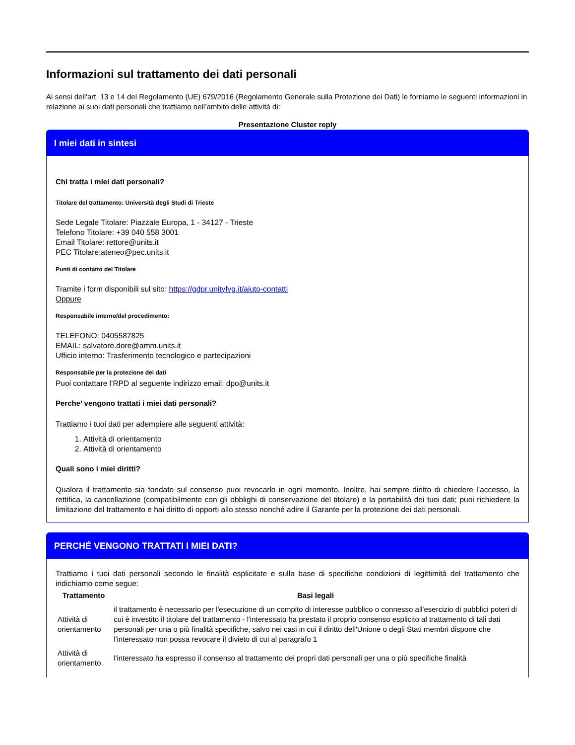Informazioni sul trattamento dei dati personali
Ai sensi dell'art. 13 e 14 del Regolamento (UE) 679/2016 (Regolamento Generale sulla Protezione dei Dati) le forniamo le seguenti informazioni in relazione ai suoi dati personali che trattiamo nell’ambito delle attività di:
Presentazione Cluster reply
I miei dati in sintesi
Chi tratta i miei dati personali?
Titolare del trattamento: Università degli Studi di Trieste
Sede Legale Titolare: Piazzale Europa, 1 - 34127 - Trieste
Telefono Titolare: +39 040 558 3001
Email Titolare: rettore@units.it
PEC Titolare:ateneo@pec.units.it
Punti di contatto del Titolare
Tramite i form disponibili sul sito: https://gdpr.unityfvg.it/aiuto-contatti
Oppure
Responsabile interno/del procedimento:
TELEFONO: 0405587825
EMAIL: salvatore.dore@amm.units.it
Ufficio interno: Trasferimento tecnologico e partecipazioni
Responsabile per la protezione dei dati
Puoi contattare l’RPD al seguente indirizzo email: dpo@units.it
Perche’ vengono trattati i miei dati personali?
Trattiamo i tuoi dati per adempiere alle seguenti attività:
1. Attività di orientamento
2. Attività di orientamento
Quali sono i miei diritti?
Qualora il trattamento sia fondato sul consenso puoi revocarlo in ogni momento. Inoltre, hai sempre diritto di chiedere l’accesso, la rettifica, la cancellazione (compatibilmente con gli obblighi di conservazione del titolare) e la portabilità dei tuoi dati; puoi richiedere la limitazione del trattamento e hai diritto di opporti allo stesso nonché adire il Garante per la protezione dei dati personali.
PERCHÉ VENGONO TRATTATI I MIEI DATI?
Trattiamo i tuoi dati personali secondo le finalità esplicitate e sulla base di specifiche condizioni di legittimità del trattamento che indichiamo come segue:
| Trattamento | Basi legali |
| --- | --- |
| Attività di orientamento | il trattamento è necessario per l'esecuzione di un compito di interesse pubblico o connesso all'esercizio di pubblici poteri di cui è investito il titolare del trattamento - l'interessato ha prestato il proprio consenso esplicito al trattamento di tali dati personali per una o più finalità specifiche, salvo nei casi in cui il diritto dell'Unione o degli Stati membri dispone che l'interessato non possa revocare il divieto di cui al paragrafo 1 |
| Attività di orientamento | l'interessato ha espresso il consenso al trattamento dei propri dati personali per una o più specifiche finalità |